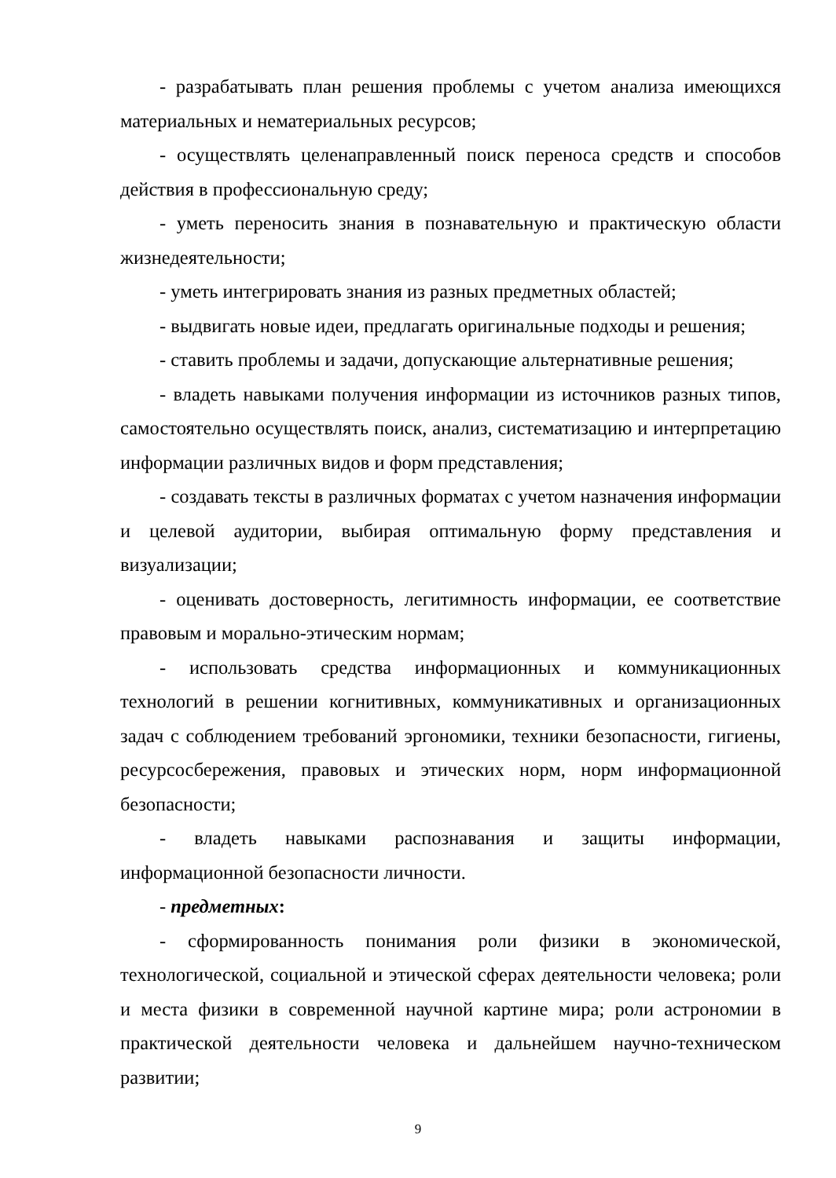- разрабатывать план решения проблемы с учетом анализа имеющихся материальных и нематериальных ресурсов;
- осуществлять целенаправленный поиск переноса средств и способов действия в профессиональную среду;
- уметь переносить знания в познавательную и практическую области жизнедеятельности;
- уметь интегрировать знания из разных предметных областей;
- выдвигать новые идеи, предлагать оригинальные подходы и решения;
- ставить проблемы и задачи, допускающие альтернативные решения;
- владеть навыками получения информации из источников разных типов, самостоятельно осуществлять поиск, анализ, систематизацию и интерпретацию информации различных видов и форм представления;
- создавать тексты в различных форматах с учетом назначения информации и целевой аудитории, выбирая оптимальную форму представления и визуализации;
- оценивать достоверность, легитимность информации, ее соответствие правовым и морально-этическим нормам;
- использовать средства информационных и коммуникационных технологий в решении когнитивных, коммуникативных и организационных задач с соблюдением требований эргономики, техники безопасности, гигиены, ресурсосбережения, правовых и этических норм, норм информационной безопасности;
- владеть навыками распознавания и защиты информации, информационной безопасности личности.
- предметных:
- сформированность понимания роли физики в экономической, технологической, социальной и этической сферах деятельности человека; роли и места физики в современной научной картине мира; роли астрономии в практической деятельности человека и дальнейшем научно-техническом развитии;
9